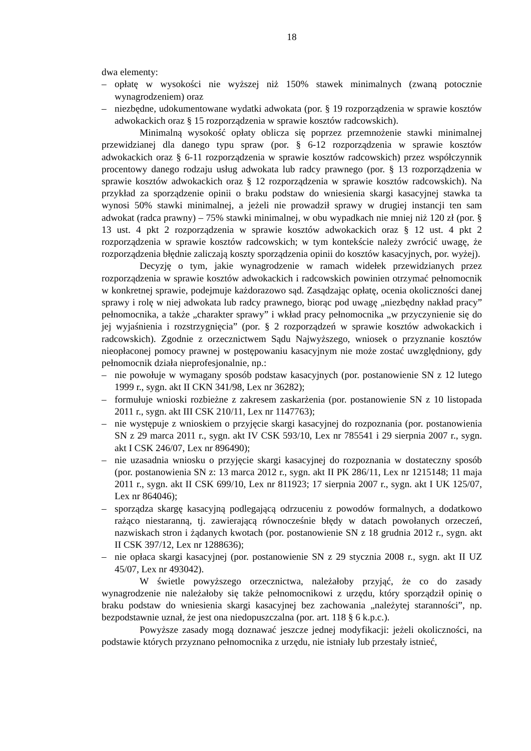18
dwa elementy:
– opłatę w wysokości nie wyższej niż 150% stawek minimalnych (zwaną potocznie wynagrodzeniem) oraz
– niezbędne, udokumentowane wydatki adwokata (por. § 19 rozporządzenia w sprawie kosztów adwokackich oraz § 15 rozporządzenia w sprawie kosztów radcowskich).
Minimalną wysokość opłaty oblicza się poprzez przemnożenie stawki minimalnej przewidzianej dla danego typu spraw (por. § 6-12 rozporządzenia w sprawie kosztów adwokackich oraz § 6-11 rozporządzenia w sprawie kosztów radcowskich) przez współczynnik procentowy danego rodzaju usług adwokata lub radcy prawnego (por. § 13 rozporządzenia w sprawie kosztów adwokackich oraz § 12 rozporządzenia w sprawie kosztów radcowskich). Na przykład za sporządzenie opinii o braku podstaw do wniesienia skargi kasacyjnej stawka ta wynosi 50% stawki minimalnej, a jeżeli nie prowadził sprawy w drugiej instancji ten sam adwokat (radca prawny) – 75% stawki minimalnej, w obu wypadkach nie mniej niż 120 zł (por. § 13 ust. 4 pkt 2 rozporządzenia w sprawie kosztów adwokackich oraz § 12 ust. 4 pkt 2 rozporządzenia w sprawie kosztów radcowskich; w tym kontekście należy zwrócić uwagę, że rozporządzenia błędnie zaliczają koszty sporządzenia opinii do kosztów kasacyjnych, por. wyżej).
Decyzję o tym, jakie wynagrodzenie w ramach widełek przewidzianych przez rozporządzenia w sprawie kosztów adwokackich i radcowskich powinien otrzymać pełnomocnik w konkretnej sprawie, podejmuje każdorazowo sąd. Zasądzając opłatę, ocenia okoliczności danej sprawy i rolę w niej adwokata lub radcy prawnego, biorąc pod uwagę „niezbędny nakład pracy” pełnomocnika, a także „charakter sprawy” i wkład pracy pełnomocnika „w przyczynienie się do jej wyjaśnienia i rozstrzygnięcia” (por. § 2 rozporządzeń w sprawie kosztów adwokackich i radcowskich). Zgodnie z orzecznictwem Sądu Najwyższego, wniosek o przyznanie kosztów nieopłaconej pomocy prawnej w postępowaniu kasacyjnym nie może zostać uwzględniony, gdy pełnomocnik działa nieprofesjonalnie, np.:
– nie powołuje w wymagany sposób podstaw kasacyjnych (por. postanowienie SN z 12 lutego 1999 r., sygn. akt II CKN 341/98, Lex nr 36282);
– formułuje wnioski rozbieżne z zakresem zaskarżenia (por. postanowienie SN z 10 listopada 2011 r., sygn. akt III CSK 210/11, Lex nr 1147763);
– nie występuje z wnioskiem o przyjęcie skargi kasacyjnej do rozpoznania (por. postanowienia SN z 29 marca 2011 r., sygn. akt IV CSK 593/10, Lex nr 785541 i 29 sierpnia 2007 r., sygn. akt I CSK 246/07, Lex nr 896490);
– nie uzasadnia wniosku o przyjęcie skargi kasacyjnej do rozpoznania w dostateczny sposób (por. postanowienia SN z: 13 marca 2012 r., sygn. akt II PK 286/11, Lex nr 1215148; 11 maja 2011 r., sygn. akt II CSK 699/10, Lex nr 811923; 17 sierpnia 2007 r., sygn. akt I UK 125/07, Lex nr 864046);
– sporządza skargę kasacyjną podlegającą odrzuceniu z powodów formalnych, a dodatkowo rażąco niestaranną, tj. zawierającą równocześnie błędy w datach powołanych orzeczeń, nazwiskach stron i żądanych kwotach (por. postanowienie SN z 18 grudnia 2012 r., sygn. akt II CSK 397/12, Lex nr 1288636);
– nie opłaca skargi kasacyjnej (por. postanowienie SN z 29 stycznia 2008 r., sygn. akt II UZ 45/07, Lex nr 493042).
W świetle powyższego orzecznictwa, należałoby przyjąć, że co do zasady wynagrodzenie nie należałoby się także pełnomocnikowi z urzędu, który sporządził opinię o braku podstaw do wniesienia skargi kasacyjnej bez zachowania „należytej staranności”, np. bezpodstawnie uznał, że jest ona niedopuszczalna (por. art. 118 § 6 k.p.c.).
Powyższe zasady mogą doznawać jeszcze jednej modyfikacji: jeżeli okoliczności, na podstawie których przyznano pełnomocnika z urzędu, nie istniały lub przestały istnieć,